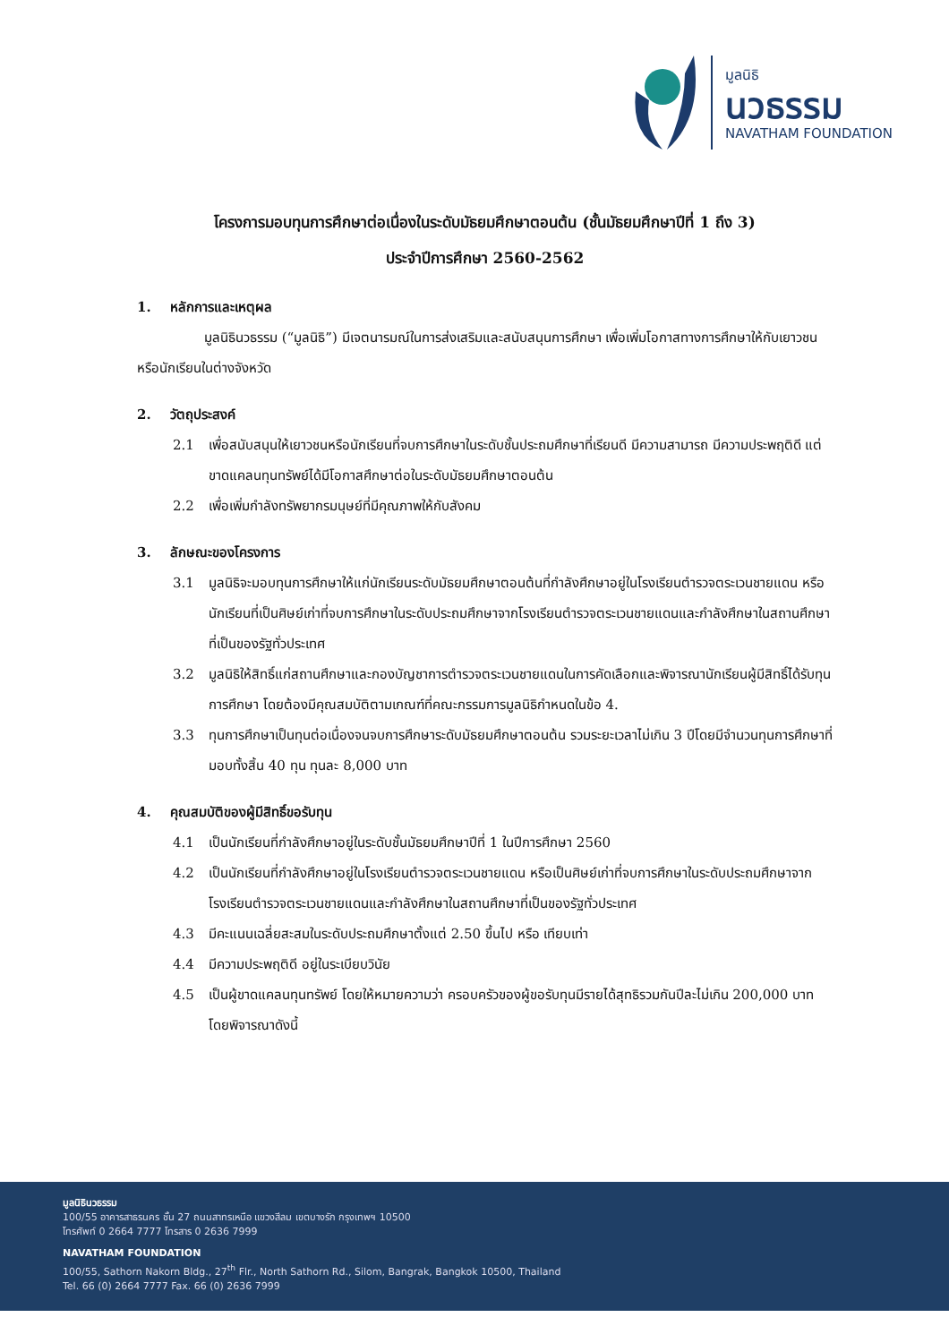มูลนิธิ
นวธรรม
NAVATHAM FOUNDATION
โครงการมอบทุนการศึกษาต่อเนื่องในระดับมัธยมศึกษาตอนต้น (ชั้นมัธยมศึกษาปีที่ 1 ถึง 3)
ประจำปีการศึกษา 2560-2562
1. หลักการและเหตุผล
มูลนิธินวธรรม (“มูลนิธิ”) มีเจตนารมณ์ในการส่งเสริมและสนับสนุนการศึกษา เพื่อเพิ่มโอกาสทางการศึกษาให้กับเยาวชน หรือนักเรียนในต่างจังหวัด
2. วัตถุประสงค์
2.1 เพื่อสนับสนุนให้เยาวชนหรือนักเรียนที่จบการศึกษาในระดับชั้นประถมศึกษาที่เรียนดี มีความสามารถ มีความประพฤติดี แต่ขาดแคลนทุนทรัพย์ได้มีโอกาสศึกษาต่อในระดับมัธยมศึกษาตอนต้น
2.2 เพื่อเพิ่มกำลังทรัพยากรมนุษย์ที่มีคุณภาพให้กับสังคม
3. ลักษณะของโครงการ
3.1 มูลนิธิจะมอบทุนการศึกษาให้แก่นักเรียนระดับมัธยมศึกษาตอนต้นที่กำลังศึกษาอยู่ในโรงเรียนตำรวจตระเวนชายแดน หรือนักเรียนที่เป็นศิษย์เก่าที่จบการศึกษาในระดับประถมศึกษาจากโรงเรียนตำรวจตระเวนชายแดนและกำลังศึกษาในสถานศึกษาที่เป็นของรัฐทั่วประเทศ
3.2 มูลนิธิให้สิทธิ์แก่สถานศึกษาและกองบัญชาการตำรวจตระเวนชายแดนในการคัดเลือกและพิจารณานักเรียนผู้มีสิทธิ์ได้รับทุนการศึกษา โดยต้องมีคุณสมบัติตามเกณฑ์ที่คณะกรรมการมูลนิธิกำหนดในข้อ 4.
3.3 ทุนการศึกษาเป็นทุนต่อเนื่องจนจบการศึกษาระดับมัธยมศึกษาตอนต้น รวมระยะเวลาไม่เกิน 3 ปีโดยมีจำนวนทุนการศึกษาที่มอบทั้งสิ้น 40 ทุน ทุนละ 8,000 บาท
4. คุณสมบัติของผู้มีสิทธิ์ขอรับทุน
4.1 เป็นนักเรียนที่กำลังศึกษาอยู่ในระดับชั้นมัธยมศึกษาปีที่ 1 ในปีการศึกษา 2560
4.2 เป็นนักเรียนที่กำลังศึกษาอยู่ในโรงเรียนตำรวจตระเวนชายแดน หรือเป็นศิษย์เก่าที่จบการศึกษาในระดับประถมศึกษาจากโรงเรียนตำรวจตระเวนชายแดนและกำลังศึกษาในสถานศึกษาที่เป็นของรัฐทั่วประเทศ
4.3 มีคะแนนเฉลี่ยสะสมในระดับประถมศึกษาตั้งแต่ 2.50 ขึ้นไป หรือ เทียบเท่า
4.4 มีความประพฤติดี อยู่ในระเบียบวินัย
4.5 เป็นผู้ขาดแคลนทุนทรัพย์ โดยให้หมายความว่า ครอบครัวของผู้ขอรับทุนมีรายได้สุทธิรวมกันปีละไม่เกิน 200,000 บาท โดยพิจารณาดังนี้
มูลนิธินวธรรม
100/55 อาคารสาธรนคร ชั้น 27 ถนนสาทรเหนือ แขวงสีลม เขตบางรัก กรุงเทพฯ 10500
โทรศัพท์ 0 2664 7777 โทรสาร 0 2636 7999
NAVATHAM FOUNDATION
100/55, Sathorn Nakorn Bldg., 27<sup>th</sup> Flr., North Sathorn Rd., Silom, Bangrak, Bangkok 10500, Thailand
Tel. 66 (0) 2664 7777 Fax. 66 (0) 2636 7999